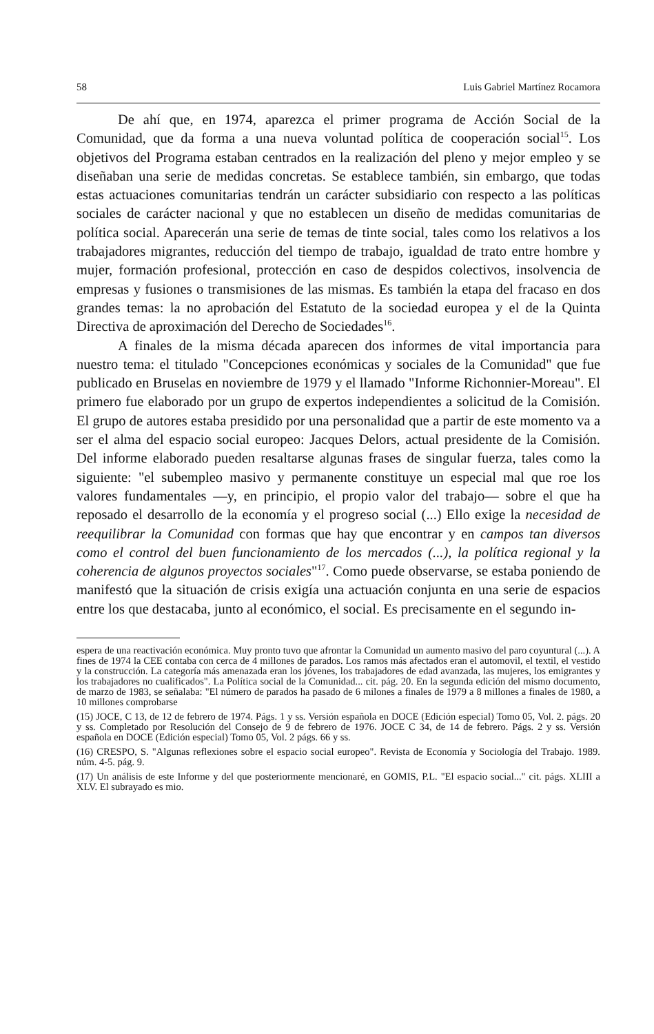58 Luis Gabriel Martínez Rocamora
De ahí que, en 1974, aparezca el primer programa de Acción Social de la Comunidad, que da forma a una nueva voluntad política de cooperación social<sup>15</sup>. Los objetivos del Programa estaban centrados en la realización del pleno y mejor empleo y se diseñaban una serie de medidas concretas. Se establece también, sin embargo, que todas estas actuaciones comunitarias tendrán un carácter subsidiario con respecto a las políticas sociales de carácter nacional y que no establecen un diseño de medidas comunitarias de política social. Aparecerán una serie de temas de tinte social, tales como los relativos a los trabajadores migrantes, reducción del tiempo de trabajo, igualdad de trato entre hombre y mujer, formación profesional, protección en caso de despidos colectivos, insolvencia de empresas y fusiones o transmisiones de las mismas. Es también la etapa del fracaso en dos grandes temas: la no aprobación del Estatuto de la sociedad europea y el de la Quinta Directiva de aproximación del Derecho de Sociedades<sup>16</sup>.
A finales de la misma década aparecen dos informes de vital importancia para nuestro tema: el titulado "Concepciones económicas y sociales de la Comunidad" que fue publicado en Bruselas en noviembre de 1979 y el llamado "Informe Richonnier-Moreau". El primero fue elaborado por un grupo de expertos independientes a solicitud de la Comisión. El grupo de autores estaba presidido por una personalidad que a partir de este momento va a ser el alma del espacio social europeo: Jacques Delors, actual presidente de la Comisión. Del informe elaborado pueden resaltarse algunas frases de singular fuerza, tales como la siguiente: "el subempleo masivo y permanente constituye un especial mal que roe los valores fundamentales —y, en principio, el propio valor del trabajo— sobre el que ha reposado el desarrollo de la economía y el progreso social (...) Ello exige la necesidad de reequilibrar la Comunidad con formas que hay que encontrar y en campos tan diversos como el control del buen funcionamiento de los mercados (...), la política regional y la coherencia de algunos proyectos sociales"<sup>17</sup>. Como puede observarse, se estaba poniendo de manifestó que la situación de crisis exigía una actuación conjunta en una serie de espacios entre los que destacaba, junto al económico, el social. Es precisamente en el segundo in-
espera de una reactivación económica. Muy pronto tuvo que afrontar la Comunidad un aumento masivo del paro coyuntural (...). A fines de 1974 la CEE contaba con cerca de 4 millones de parados. Los ramos más afectados eran el automovil, el textil, el vestido y la construcción. La categoría más amenazada eran los jóvenes, los trabajadores de edad avanzada, las mujeres, los emigrantes y los trabajadores no cualificados". La Política social de la Comunidad... cit. pág. 20. En la segunda edición del mismo documento, de marzo de 1983, se señalaba: "El número de parados ha pasado de 6 milones a finales de 1979 a 8 millones a finales de 1980, a 10 millones comprobarse
(15) JOCE, C 13, de 12 de febrero de 1974. Págs. 1 y ss. Versión española en DOCE (Edición especial) Tomo 05, Vol. 2. págs. 20 y ss. Completado por Resolución del Consejo de 9 de febrero de 1976. JOCE C 34, de 14 de febrero. Págs. 2 y ss. Versión española en DOCE (Edición especial) Tomo 05, Vol. 2 págs. 66 y ss.
(16) CRESPO, S. "Algunas reflexiones sobre el espacio social europeo". Revista de Economía y Sociología del Trabajo. 1989. núm. 4-5. pág. 9.
(17) Un análisis de este Informe y del que posteriormente mencionaré, en GOMIS, P.L. "El espacio social..." cit. págs. XLIII a XLV. El subrayado es mio.